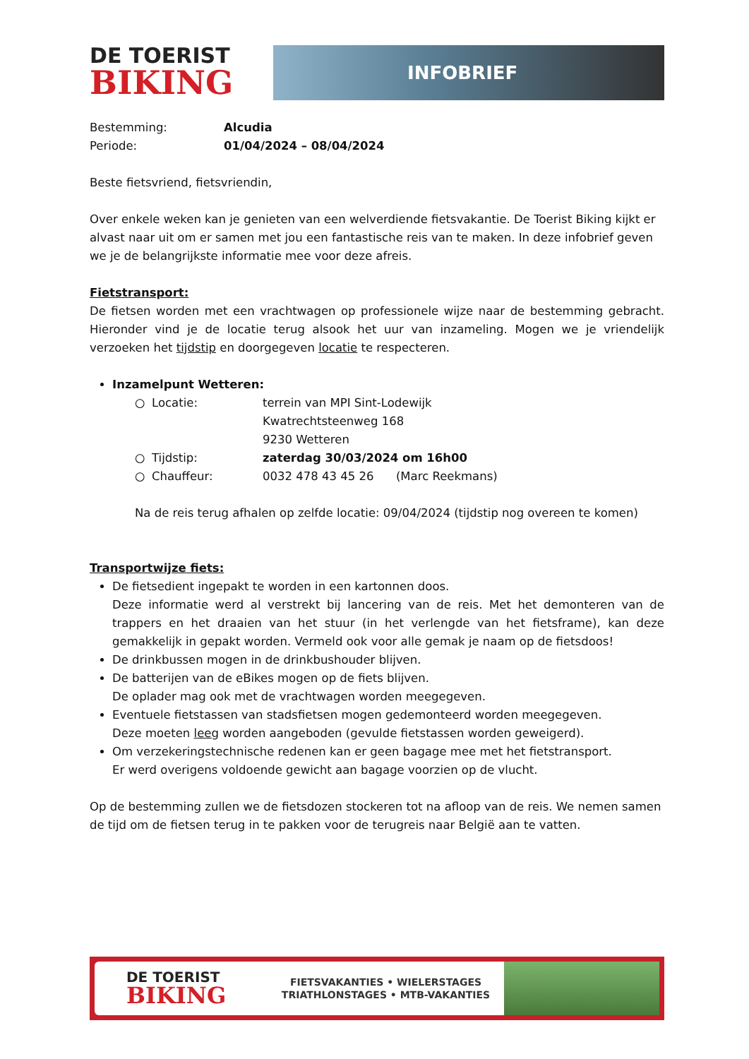DE TOERIST
BIKING
INFOBRIEF
Bestemming: Alcudia
Periode: 01/04/2024 – 08/04/2024
Beste fietsvriend, fietsvriendin,
Over enkele weken kan je genieten van een welverdiende fietsvakantie. De Toerist Biking kijkt er alvast naar uit om er samen met jou een fantastische reis van te maken. In deze infobrief geven we je de belangrijkste informatie mee voor deze afreis.
Fietstransport:
De fietsen worden met een vrachtwagen op professionele wijze naar de bestemming gebracht. Hieronder vind je de locatie terug alsook het uur van inzameling. Mogen we je vriendelijk verzoeken het tijdstip en doorgegeven locatie te respecteren.
Inzamelpunt Wetteren:
○ Locatie: terrein van MPI Sint-Lodewijk
Kwatrechtsteenweg 168
9230 Wetteren
○ Tijdstip: zaterdag 30/03/2024 om 16h00
○ Chauffeur: 0032 478 43 45 26 (Marc Reekmans)
Na de reis terug afhalen op zelfde locatie: 09/04/2024 (tijdstip nog overeen te komen)
Transportwijze fiets:
De fietsedient ingepakt te worden in een kartonnen doos.
Deze informatie werd al verstrekt bij lancering van de reis. Met het demonteren van de trappers en het draaien van het stuur (in het verlengde van het fietsframe), kan deze gemakkelijk in gepakt worden. Vermeld ook voor alle gemak je naam op de fietsdoos!
De drinkbussen mogen in de drinkbushouder blijven.
De batterijen van de eBikes mogen op de fiets blijven.
De oplader mag ook met de vrachtwagen worden meegegeven.
Eventuele fietstassen van stadsfietsen mogen gedemonteerd worden meegegeven.
Deze moeten leeg worden aangeboden (gevulde fietstassen worden geweigerd).
Om verzekeringstechnische redenen kan er geen bagage mee met het fietstransport.
Er werd overigens voldoende gewicht aan bagage voorzien op de vlucht.
Op de bestemming zullen we de fietsdozen stockeren tot na afloop van de reis. We nemen samen de tijd om de fietsen terug in te pakken voor de terugreis naar België aan te vatten.
DE TOERIST
BIKING
FIETSVAKANTIES • WIELERSTAGES
TRIATHLONSTAGES • MTB-VAKANTIES